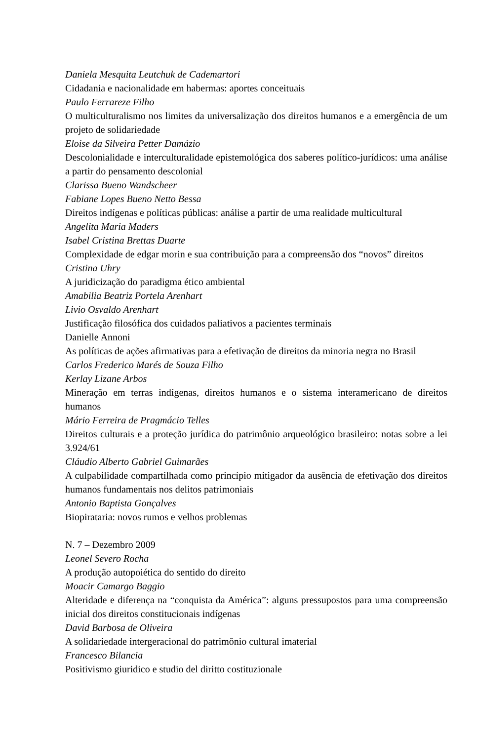Daniela Mesquita Leutchuk de Cademartori
Cidadania e nacionalidade em habermas: aportes conceituais
Paulo Ferrareze Filho
O multiculturalismo nos limites da universalização dos direitos humanos e a emergência de um projeto de solidariedade
Eloise da Silveira Petter Damázio
Descolonialidade e interculturalidade epistemológica dos saberes político-jurídicos: uma análise a partir do pensamento descolonial
Clarissa Bueno Wandscheer
Fabiane Lopes Bueno Netto Bessa
Direitos indígenas e políticas públicas: análise a partir de uma realidade multicultural
Angelita Maria Maders
Isabel Cristina Brettas Duarte
Complexidade de edgar morin e sua contribuição para a compreensão dos “novos” direitos
Cristina Uhry
A juridicização do paradigma ético ambiental
Amabilia Beatriz Portela Arenhart
Livio Osvaldo Arenhart
Justificação filosófica dos cuidados paliativos a pacientes terminais
Danielle Annoni
As políticas de ações afirmativas para a efetivação de direitos da minoria negra no Brasil
Carlos Frederico Marés de Souza Filho
Kerlay Lizane Arbos
Mineração em terras indígenas, direitos humanos e o sistema interamericano de direitos humanos
Mário Ferreira de Pragmácio Telles
Direitos culturais e a proteção jurídica do patrimônio arqueológico brasileiro: notas sobre a lei 3.924/61
Cláudio Alberto Gabriel Guimarães
A culpabilidade compartilhada como princípio mitigador da ausência de efetivação dos direitos humanos fundamentais nos delitos patrimoniais
Antonio Baptista Gonçalves
Biopirataria: novos rumos e velhos problemas
N. 7 – Dezembro 2009
Leonel Severo Rocha
A produção autopoiética do sentido do direito
Moacir Camargo Baggio
Alteridade e diferença na “conquista da América”: alguns pressupostos para uma compreensão inicial dos direitos constitucionais indígenas
David Barbosa de Oliveira
A solidariedade intergeracional do patrimônio cultural imaterial
Francesco Bilancia
Positivismo giuridico e studio del diritto costituzionale